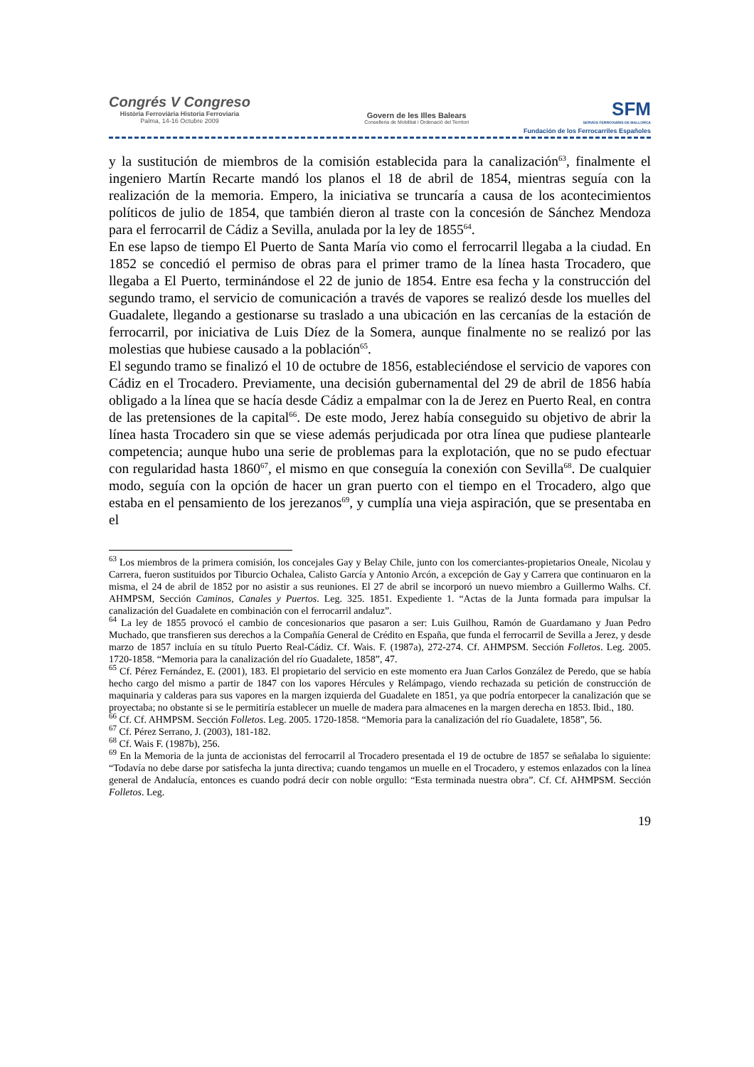Congrés V Congreso
Història Ferroviària Historia Ferroviaria
Palma, 14-16 Octubre 2009
Govern de les Illes Balears
Conselleria de Mobilitat i Ordenació del Territori
SFM
SERVEIS FERROVIARIS DE MALLORCA
Fundación de los Ferrocarriles Españoles
y la sustitución de miembros de la comisión establecida para la canalización<sup>63</sup>, finalmente el ingeniero Martín Recarte mandó los planos el 18 de abril de 1854, mientras seguía con la realización de la memoria. Empero, la iniciativa se truncaría a causa de los acontecimientos políticos de julio de 1854, que también dieron al traste con la concesión de Sánchez Mendoza para el ferrocarril de Cádiz a Sevilla, anulada por la ley de 1855<sup>64</sup>.
En ese lapso de tiempo El Puerto de Santa María vio como el ferrocarril llegaba a la ciudad. En 1852 se concedió el permiso de obras para el primer tramo de la línea hasta Trocadero, que llegaba a El Puerto, terminándose el 22 de junio de 1854. Entre esa fecha y la construcción del segundo tramo, el servicio de comunicación a través de vapores se realizó desde los muelles del Guadalete, llegando a gestionarse su traslado a una ubicación en las cercanías de la estación de ferrocarril, por iniciativa de Luis Díez de la Somera, aunque finalmente no se realizó por las molestias que hubiese causado a la población<sup>65</sup>.
El segundo tramo se finalizó el 10 de octubre de 1856, estableciéndose el servicio de vapores con Cádiz en el Trocadero. Previamente, una decisión gubernamental del 29 de abril de 1856 había obligado a la línea que se hacía desde Cádiz a empalmar con la de Jerez en Puerto Real, en contra de las pretensiones de la capital<sup>66</sup>. De este modo, Jerez había conseguido su objetivo de abrir la línea hasta Trocadero sin que se viese además perjudicada por otra línea que pudiese plantearle competencia; aunque hubo una serie de problemas para la explotación, que no se pudo efectuar con regularidad hasta 1860<sup>67</sup>, el mismo en que conseguía la conexión con Sevilla<sup>68</sup>. De cualquier modo, seguía con la opción de hacer un gran puerto con el tiempo en el Trocadero, algo que estaba en el pensamiento de los jerezanos<sup>69</sup>, y cumplía una vieja aspiración, que se presentaba en el
<sup>63</sup> Los miembros de la primera comisión, los concejales Gay y Belay Chile, junto con los comerciantes-propietarios Oneale, Nicolau y Carrera, fueron sustituidos por Tiburcio Ochalea, Calisto García y Antonio Arcón, a excepción de Gay y Carrera que continuaron en la misma, el 24 de abril de 1852 por no asistir a sus reuniones. El 27 de abril se incorporó un nuevo miembro a Guillermo Walhs. Cf. AHMPSM, Sección Caminos, Canales y Puertos. Leg. 325. 1851. Expediente 1. “Actas de la Junta formada para impulsar la canalización del Guadalete en combinación con el ferrocarril andaluz”.
<sup>64</sup> La ley de 1855 provocó el cambio de concesionarios que pasaron a ser: Luis Guilhou, Ramón de Guardamano y Juan Pedro Muchado, que transfieren sus derechos a la Compañía General de Crédito en España, que funda el ferrocarril de Sevilla a Jerez, y desde marzo de 1857 incluía en su título Puerto Real-Cádiz. Cf. Wais. F. (1987a), 272-274. Cf. AHMPSM. Sección Folletos. Leg. 2005. 1720-1858. “Memoria para la canalización del río Guadalete, 1858”, 47.
<sup>65</sup> Cf. Pérez Fernández, E. (2001), 183. El propietario del servicio en este momento era Juan Carlos González de Peredo, que se había hecho cargo del mismo a partir de 1847 con los vapores Hércules y Relámpago, viendo rechazada su petición de construcción de maquinaria y calderas para sus vapores en la margen izquierda del Guadalete en 1851, ya que podría entorpecer la canalización que se proyectaba; no obstante si se le permitiría establecer un muelle de madera para almacenes en la margen derecha en 1853. Ibid., 180.
<sup>66</sup> Cf. Cf. AHMPSM. Sección Folletos. Leg. 2005. 1720-1858. “Memoria para la canalización del río Guadalete, 1858”, 56.
<sup>67</sup> Cf. Pérez Serrano, J. (2003), 181-182.
<sup>68</sup> Cf. Wais F. (1987b), 256.
<sup>69</sup> En la Memoria de la junta de accionistas del ferrocarril al Trocadero presentada el 19 de octubre de 1857 se señalaba lo siguiente: “Todavía no debe darse por satisfecha la junta directiva; cuando tengamos un muelle en el Trocadero, y estemos enlazados con la línea general de Andalucía, entonces es cuando podrá decir con noble orgullo: “Esta terminada nuestra obra”. Cf. Cf. AHMPSM. Sección Folletos. Leg.
19